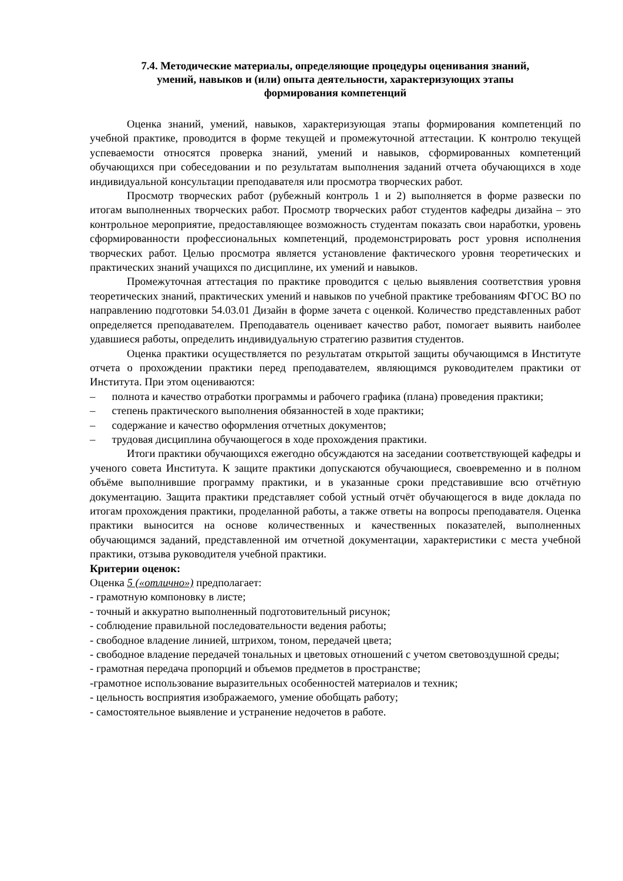7.4. Методические материалы, определяющие процедуры оценивания знаний,
умений, навыков и (или) опыта деятельности, характеризующих этапы
формирования компетенций
Оценка знаний, умений, навыков, характеризующая этапы формирования компетенций по учебной практике, проводится в форме текущей и промежуточной аттестации. К контролю текущей успеваемости относятся проверка знаний, умений и навыков, сформированных компетенций обучающихся при собеседовании и по результатам выполнения заданий отчета обучающихся в ходе индивидуальной консультации преподавателя или просмотра творческих работ.
Просмотр творческих работ (рубежный контроль 1 и 2) выполняется в форме развески по итогам выполненных творческих работ. Просмотр творческих работ студентов кафедры дизайна – это контрольное мероприятие, предоставляющее возможность студентам показать свои наработки, уровень сформированности профессиональных компетенций, продемонстрировать рост уровня исполнения творческих работ. Целью просмотра является установление фактического уровня теоретических и практических знаний учащихся по дисциплине, их умений и навыков.
Промежуточная аттестация по практике проводится с целью выявления соответствия уровня теоретических знаний, практических умений и навыков по учебной практике требованиям ФГОС ВО по направлению подготовки 54.03.01 Дизайн в форме зачета с оценкой. Количество представленных работ определяется преподавателем. Преподаватель оценивает качество работ, помогает выявить наиболее удавшиеся работы, определить индивидуальную стратегию развития студентов.
Оценка практики осуществляется по результатам открытой защиты обучающимся в Институте отчета о прохождении практики перед преподавателем, являющимся руководителем практики от Института. При этом оцениваются:
– полнота и качество отработки программы и рабочего графика (плана) проведения практики;
– степень практического выполнения обязанностей в ходе практики;
– содержание и качество оформления отчетных документов;
– трудовая дисциплина обучающегося в ходе прохождения практики.
Итоги практики обучающихся ежегодно обсуждаются на заседании соответствующей кафедры и ученого совета Института. К защите практики допускаются обучающиеся, своевременно и в полном объёме выполнившие программу практики, и в указанные сроки представившие всю отчётную документацию. Защита практики представляет собой устный отчёт обучающегося в виде доклада по итогам прохождения практики, проделанной работы, а также ответы на вопросы преподавателя. Оценка практики выносится на основе количественных и качественных показателей, выполненных обучающимся заданий, представленной им отчетной документации, характеристики с места учебной практики, отзыва руководителя учебной практики.
Критерии оценок:
Оценка 5 («отлично») предполагает:
- грамотную компоновку в листе;
- точный и аккуратно выполненный подготовительный рисунок;
- соблюдение правильной последовательности ведения работы;
- свободное владение линией, штрихом, тоном, передачей цвета;
- свободное владение передачей тональных и цветовых отношений с учетом световоздушной среды;
- грамотная передача пропорций и объемов предметов в пространстве;
-грамотное использование выразительных особенностей материалов и техник;
- цельность восприятия изображаемого, умение обобщать работу;
- самостоятельное выявление и устранение недочетов в работе.